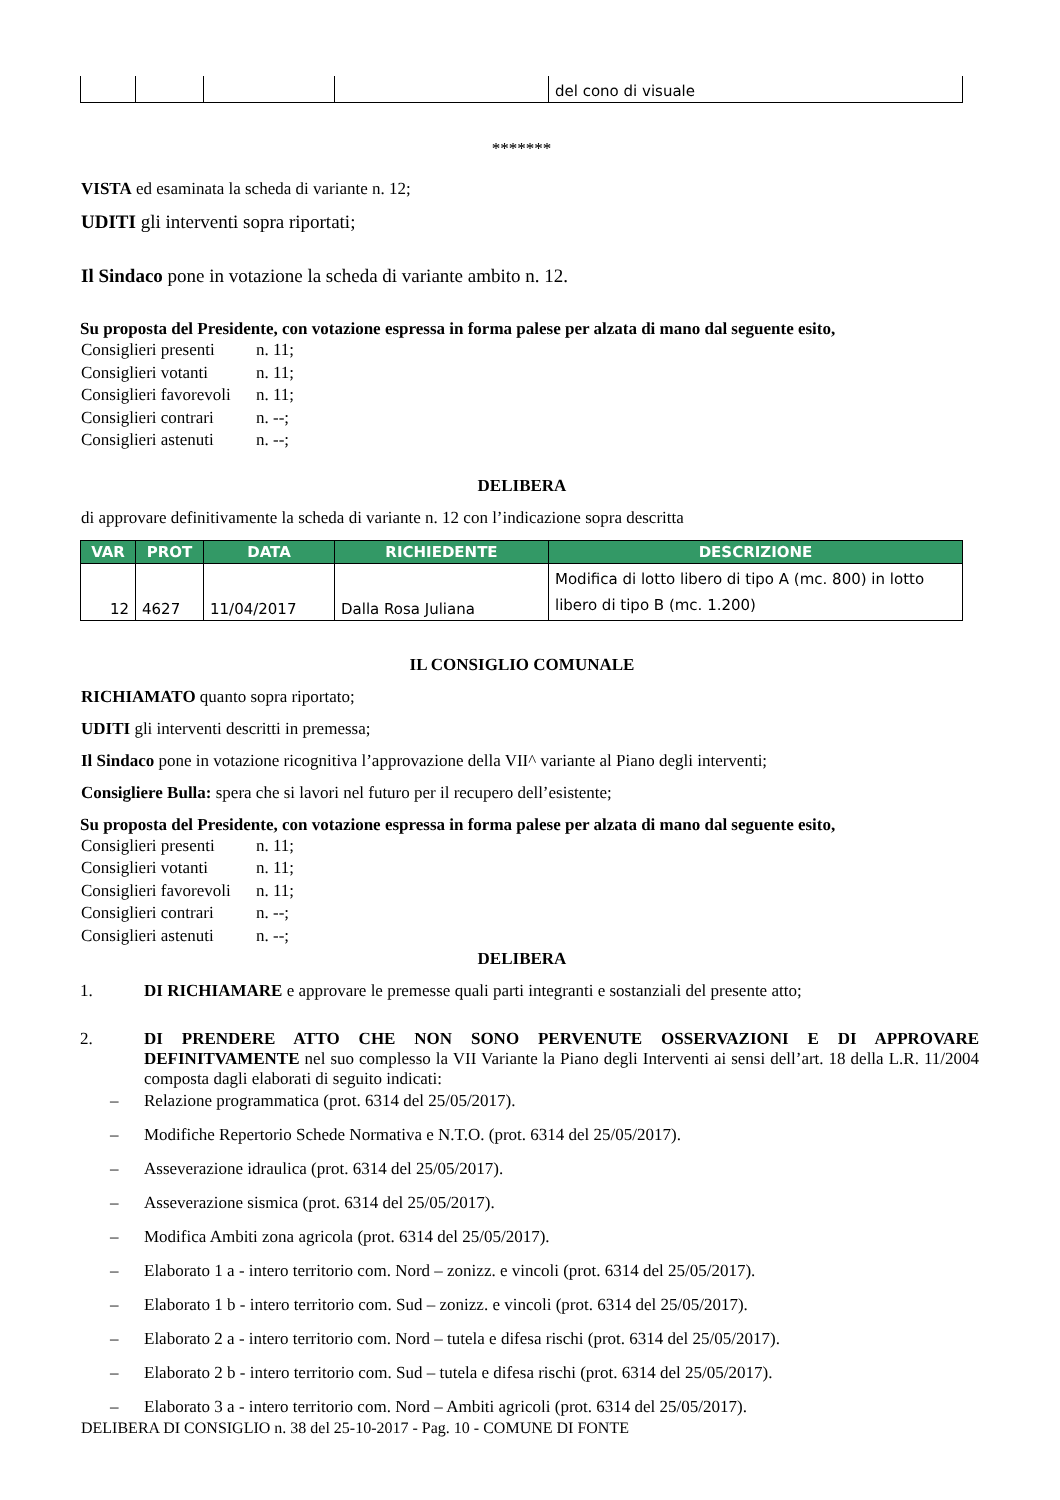| | | | | del cono di visuale |
*******
VISTA ed esaminata la scheda di variante n. 12;
UDITI gli interventi sopra riportati;
Il Sindaco pone in votazione la scheda di variante ambito n. 12.
Su proposta del Presidente, con votazione espressa in forma palese per alzata di mano dal seguente esito,
Consiglieri presenti n. 11;
Consiglieri votanti n. 11;
Consiglieri favorevoli n. 11;
Consiglieri contrari n. --;
Consiglieri astenuti n. --;
DELIBERA
di approvare definitivamente la scheda di variante n. 12 con l’indicazione sopra descritta
| VAR | PROT | DATA | RICHIEDENTE | DESCRIZIONE |
| --- | --- | --- | --- | --- |
| 12 | 4627 | 11/04/2017 | Dalla Rosa Juliana | Modifica di lotto libero di tipo A (mc. 800) in lotto libero di tipo B (mc. 1.200) |
IL CONSIGLIO COMUNALE
RICHIAMATO quanto sopra riportato;
UDITI gli interventi descritti in premessa;
Il Sindaco pone in votazione ricognitiva l’approvazione della VII^ variante al Piano degli interventi;
Consigliere Bulla: spera che si lavori nel futuro per il recupero dell’esistente;
Su proposta del Presidente, con votazione espressa in forma palese per alzata di mano dal seguente esito,
Consiglieri presenti n. 11;
Consiglieri votanti n. 11;
Consiglieri favorevoli n. 11;
Consiglieri contrari n. --;
Consiglieri astenuti n. --;
DELIBERA
1. DI RICHIAMARE e approvare le premesse quali parti integranti e sostanziali del presente atto;
2. DI PRENDERE ATTO CHE NON SONO PERVENUTE OSSERVAZIONI E DI APPROVARE DEFINITVAMENTE nel suo complesso la VII Variante la Piano degli Interventi ai sensi dell’art. 18 della L.R. 11/2004 composta dagli elaborati di seguito indicati:
– Relazione programmatica (prot. 6314 del 25/05/2017).
– Modifiche Repertorio Schede Normativa e N.T.O. (prot. 6314 del 25/05/2017).
– Asseverazione idraulica (prot. 6314 del 25/05/2017).
– Asseverazione sismica (prot. 6314 del 25/05/2017).
– Modifica Ambiti zona agricola (prot. 6314 del 25/05/2017).
– Elaborato 1 a - intero territorio com. Nord – zonizz. e vincoli (prot. 6314 del 25/05/2017).
– Elaborato 1 b - intero territorio com. Sud – zonizz. e vincoli (prot. 6314 del 25/05/2017).
– Elaborato 2 a - intero territorio com. Nord – tutela e difesa rischi (prot. 6314 del 25/05/2017).
– Elaborato 2 b - intero territorio com. Sud – tutela e difesa rischi (prot. 6314 del 25/05/2017).
– Elaborato 3 a - intero territorio com. Nord – Ambiti agricoli (prot. 6314 del 25/05/2017).
DELIBERA DI CONSIGLIO n. 38 del 25-10-2017 - Pag. 10 - COMUNE DI FONTE